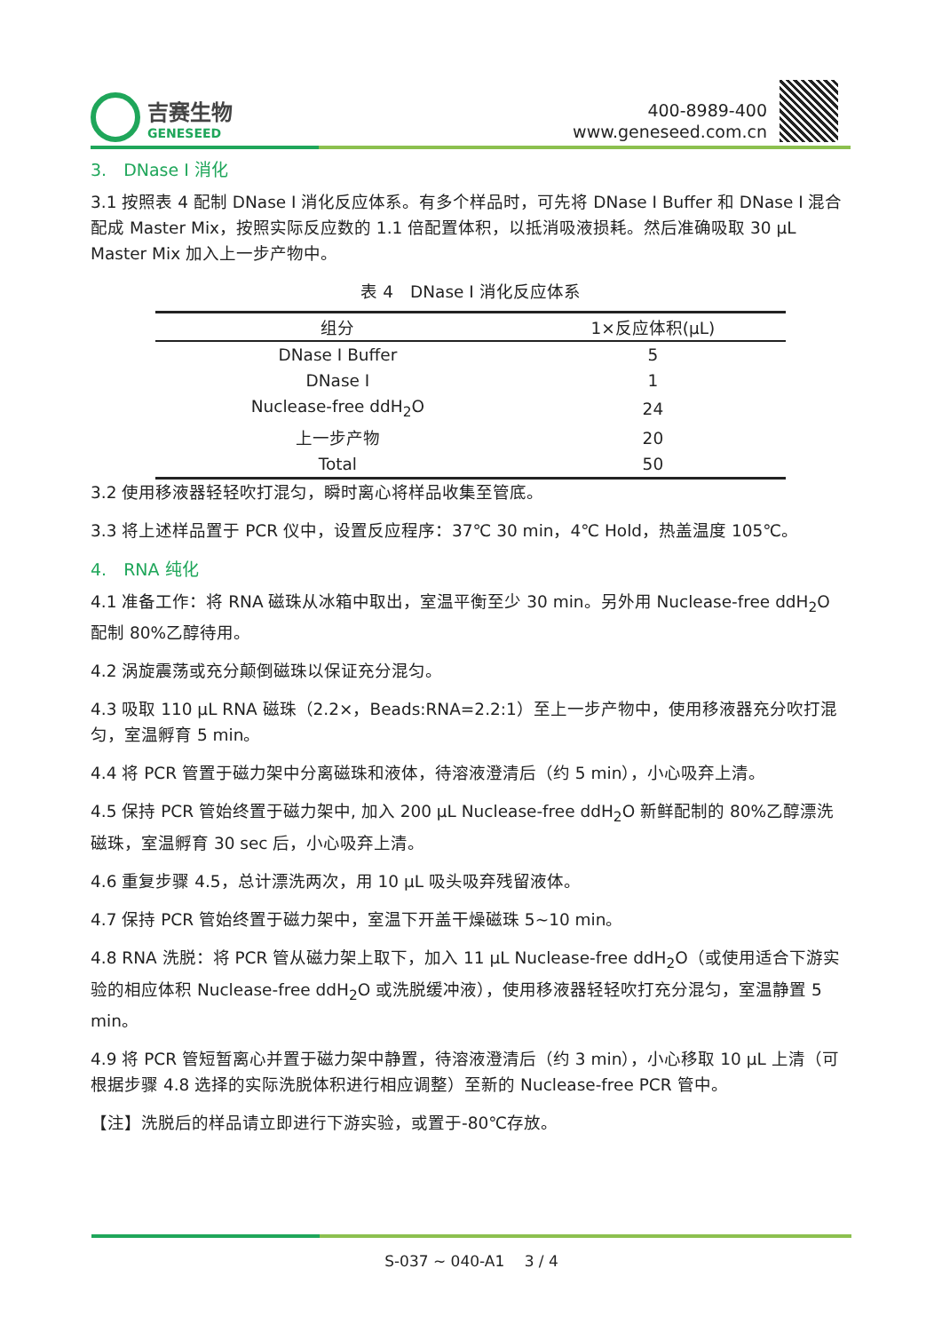吉赛生物
GENESEED
400-8989-400
www.geneseed.com.cn
3.　DNase I 消化
3.1 按照表 4 配制 DNase I 消化反应体系。有多个样品时，可先将 DNase I Buffer 和 DNase I 混合配成 Master Mix，按照实际反应数的 1.1 倍配置体积，以抵消吸液损耗。然后准确吸取 30 µL Master Mix 加入上一步产物中。
表 4　DNase I 消化反应体系
| 组分 | 1×反应体积(µL) |
| --- | --- |
| DNase I Buffer | 5 |
| DNase I | 1 |
| Nuclease-free ddH<sub>2</sub>O | 24 |
| 上一步产物 | 20 |
| Total | 50 |
3.2 使用移液器轻轻吹打混匀，瞬时离心将样品收集至管底。
3.3 将上述样品置于 PCR 仪中，设置反应程序：37℃ 30 min，4℃ Hold，热盖温度 105℃。
4.　RNA 纯化
4.1 准备工作：将 RNA 磁珠从冰箱中取出，室温平衡至少 30 min。另外用 Nuclease-free ddH<sub>2</sub>O 配制 80%乙醇待用。
4.2 涡旋震荡或充分颠倒磁珠以保证充分混匀。
4.3 吸取 110 µL RNA 磁珠（2.2×，Beads:RNA=2.2:1）至上一步产物中，使用移液器充分吹打混匀，室温孵育 5 min。
4.4 将 PCR 管置于磁力架中分离磁珠和液体，待溶液澄清后（约 5 min），小心吸弃上清。
4.5 保持 PCR 管始终置于磁力架中, 加入 200 µL Nuclease-free ddH<sub>2</sub>O 新鲜配制的 80%乙醇漂洗磁珠，室温孵育 30 sec 后，小心吸弃上清。
4.6 重复步骤 4.5，总计漂洗两次，用 10 µL 吸头吸弃残留液体。
4.7 保持 PCR 管始终置于磁力架中，室温下开盖干燥磁珠 5~10 min。
4.8 RNA 洗脱：将 PCR 管从磁力架上取下，加入 11 µL Nuclease-free ddH<sub>2</sub>O（或使用适合下游实验的相应体积 Nuclease-free ddH<sub>2</sub>O 或洗脱缓冲液），使用移液器轻轻吹打充分混匀，室温静置 5 min。
4.9 将 PCR 管短暂离心并置于磁力架中静置，待溶液澄清后（约 3 min），小心移取 10 µL 上清（可根据步骤 4.8 选择的实际洗脱体积进行相应调整）至新的 Nuclease-free PCR 管中。
【注】洗脱后的样品请立即进行下游实验，或置于-80℃存放。
S-037 ~ 040-A1　 3 / 4